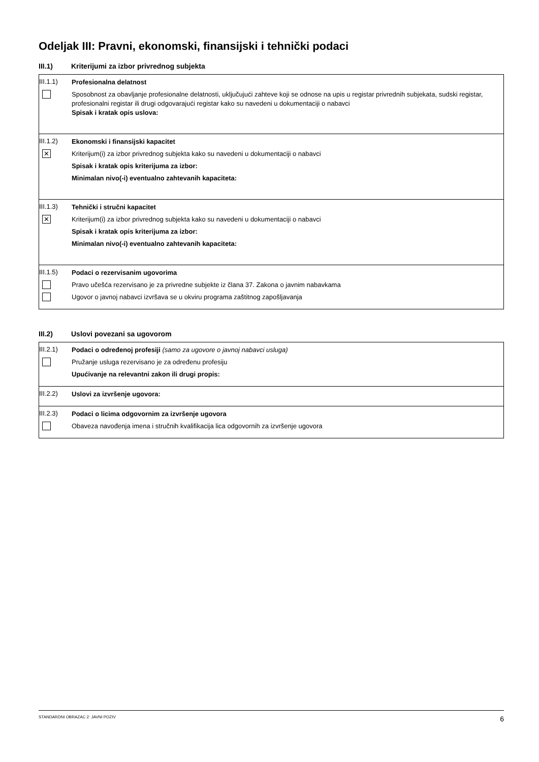Odeljak III: Pravni, ekonomski, finansijski i tehnički podaci
III.1) Kriterijumi za izbor privrednog subjekta
III.1.1)
Profesionalna delatnost
Sposobnost za obavljanje profesionalne delatnosti, uključujući zahteve koji se odnose na upis u registar privrednih subjekata, sudski registar, profesionalni registar ili drugi odgovarajući registar kako su navedeni u dokumentaciji o nabavci
Spisak i kratak opis uslova:
III.1.2)
Ekonomski i finansijski kapacitet
✕
Kriterijum(i) za izbor privrednog subjekta kako su navedeni u dokumentaciji o nabavci
Spisak i kratak opis kriterijuma za izbor:
Minimalan nivo(-i) eventualno zahtevanih kapaciteta:
III.1.3)
Tehnički i stručni kapacitet
✕
Kriterijum(i) za izbor privrednog subjekta kako su navedeni u dokumentaciji o nabavci
Spisak i kratak opis kriterijuma za izbor:
Minimalan nivo(-i) eventualno zahtevanih kapaciteta:
III.1.5)
Podaci o rezervisanim ugovorima
Pravo učešća rezervisano je za privredne subjekte iz člana 37. Zakona o javnim nabavkama
Ugovor o javnoj nabavci izvršava se u okviru programa zaštitnog zapošljavanja
III.2) Uslovi povezani sa ugovorom
III.2.1)
Podaci o određenoj profesiji (samo za ugovore o javnoj nabavci usluga)
Pružanje usluga rezervisano je za određenu profesiju
Upućivanje na relevantni zakon ili drugi propis:
III.2.2)
Uslovi za izvršenje ugovora:
III.2.3)
Podaci o licima odgovornim za izvršenje ugovora
Obaveza navođenja imena i stručnih kvalifikacija lica odgovornih za izvršenje ugovora
STANDARDNI OBRAZAC 2: JAVNI POZIV 6